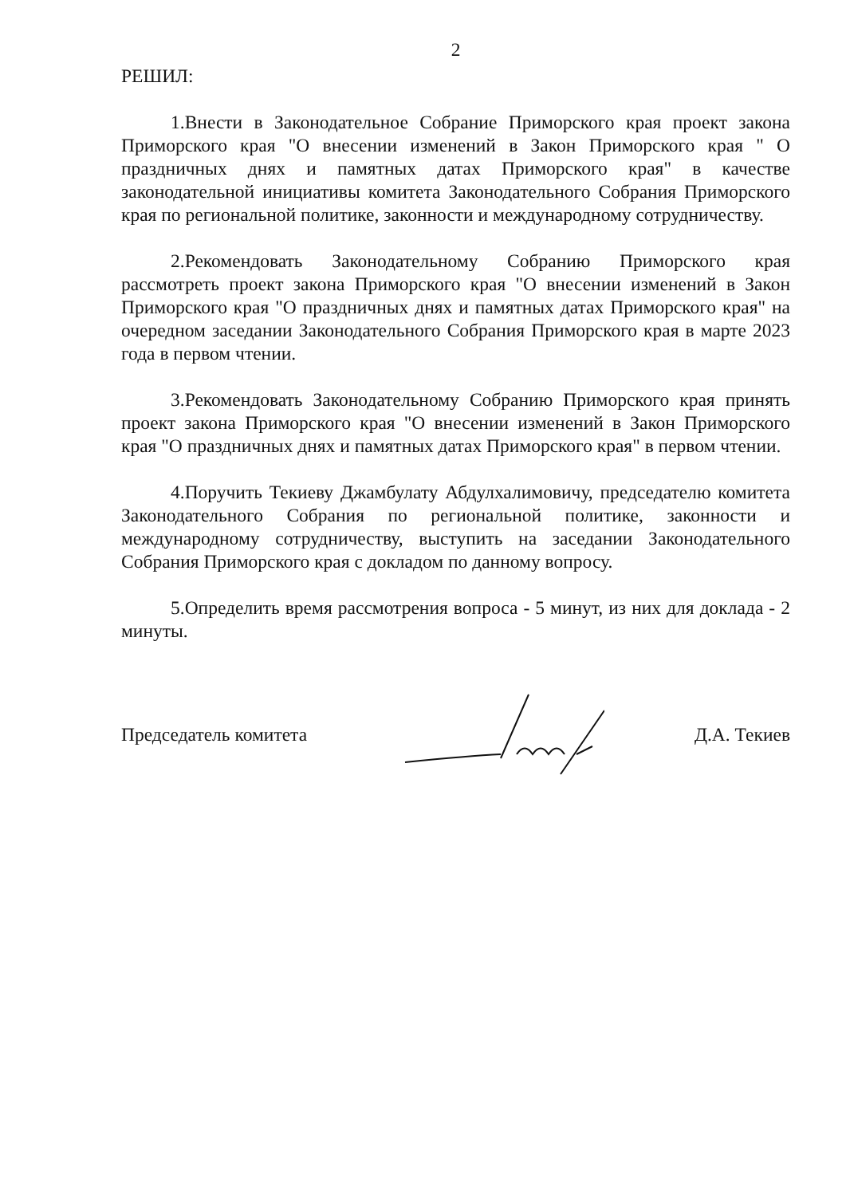2
РЕШИЛ:
1.Внести в Законодательное Собрание Приморского края проект закона Приморского края "О внесении изменений в Закон Приморского края " О праздничных днях и памятных датах Приморского края" в качестве законодательной инициативы комитета Законодательного Собрания Приморского края по региональной политике, законности и международному сотрудничеству.
2.Рекомендовать Законодательному Собранию Приморского края рассмотреть проект закона Приморского края "О внесении изменений в Закон Приморского края "О праздничных днях и памятных датах Приморского края" на очередном заседании Законодательного Собрания Приморского края в марте 2023 года в первом чтении.
3.Рекомендовать Законодательному Собранию Приморского края принять проект закона Приморского края "О внесении изменений в Закон Приморского края "О праздничных днях и памятных датах Приморского края" в первом чтении.
4.Поручить Текиеву Джамбулату Абдулхалимовичу, председателю комитета Законодательного Собрания по региональной политике, законности и международному сотрудничеству, выступить на заседании Законодательного Собрания Приморского края с докладом по данному вопросу.
5.Определить время рассмотрения вопроса - 5 минут, из них для доклада - 2 минуты.
Председатель комитета Д.А. Текиев